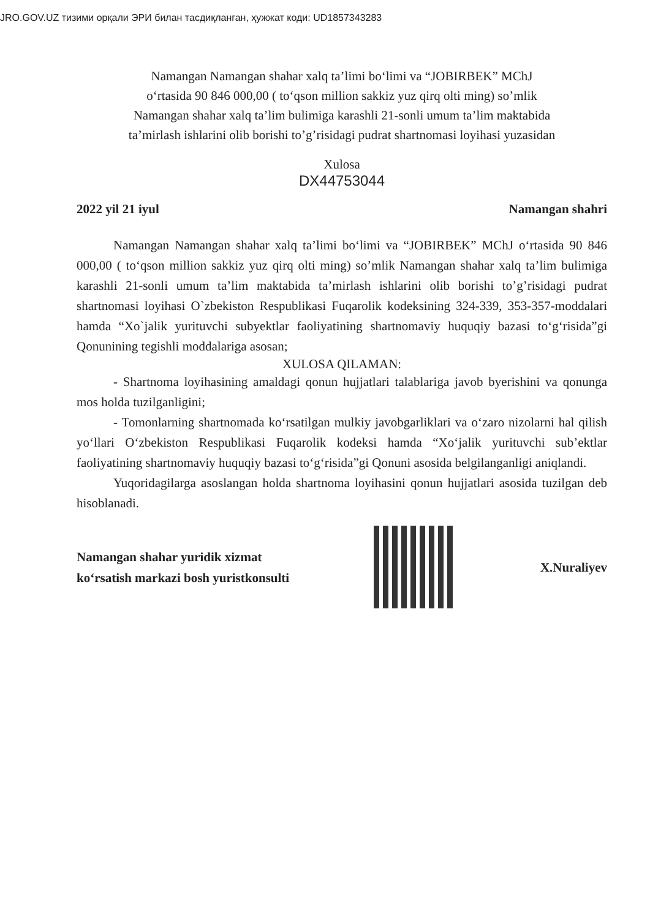JRO.GOV.UZ тизими орқали ЭРИ билан тасдиқланган, ҳужжат коди: UD1857343283
Namangan Namangan shahar xalq ta’limi bo‘limi va “JOBIRBEK” MChJ
o‘rtasida 90 846 000,00 ( to‘qson million sakkiz yuz qirq olti ming) so’mlik
Namangan shahar xalq ta’lim bulimiga karashli 21-sonli umum ta’lim maktabida
ta’mirlash ishlarini olib borishi to’g’risidagi pudrat shartnomasi loyihasi yuzasidan
Xulosa
DX44753044
2022 yil 21 iyul Namangan shahri
Namangan Namangan shahar xalq ta’limi bo‘limi va “JOBIRBEK” MChJ o‘rtasida 90 846 000,00 ( to‘qson million sakkiz yuz qirq olti ming) so’mlik Namangan shahar xalq ta’lim bulimiga karashli 21-sonli umum ta’lim maktabida ta’mirlash ishlarini olib borishi to’g’risidagi pudrat shartnomasi loyihasi O`zbekiston Respublikasi Fuqarolik kodeksining 324-339, 353-357-moddalari hamda “Xo`jalik yurituvchi subyektlar faoliyatining shartnomaviy huquqiy bazasi to‘g‘risida”gi Qonunining tegishli moddalariga asosan;
XULOSA QILAMAN:
- Shartnoma loyihasining amaldagi qonun hujjatlari talablariga javob byerishini va qonunga mos holda tuzilganligini;
- Tomonlarning shartnomada ko‘rsatilgan mulkiy javobgarliklari va o‘zaro nizolarni hal qilish yo‘llari O‘zbekiston Respublikasi Fuqarolik kodeksi hamda “Xo‘jalik yurituvchi sub’ektlar faoliyatining shartnomaviy huquqiy bazasi to‘g‘risida”gi Qonuni asosida belgilanganligi aniqlandi.
Yuqoridagilarga asoslangan holda shartnoma loyihasini qonun hujjatlari asosida tuzilgan deb hisoblanadi.
Namangan shahar yuridik xizmat
ko‘rsatish markazi bosh yuristkonsulti
X.Nuraliyev